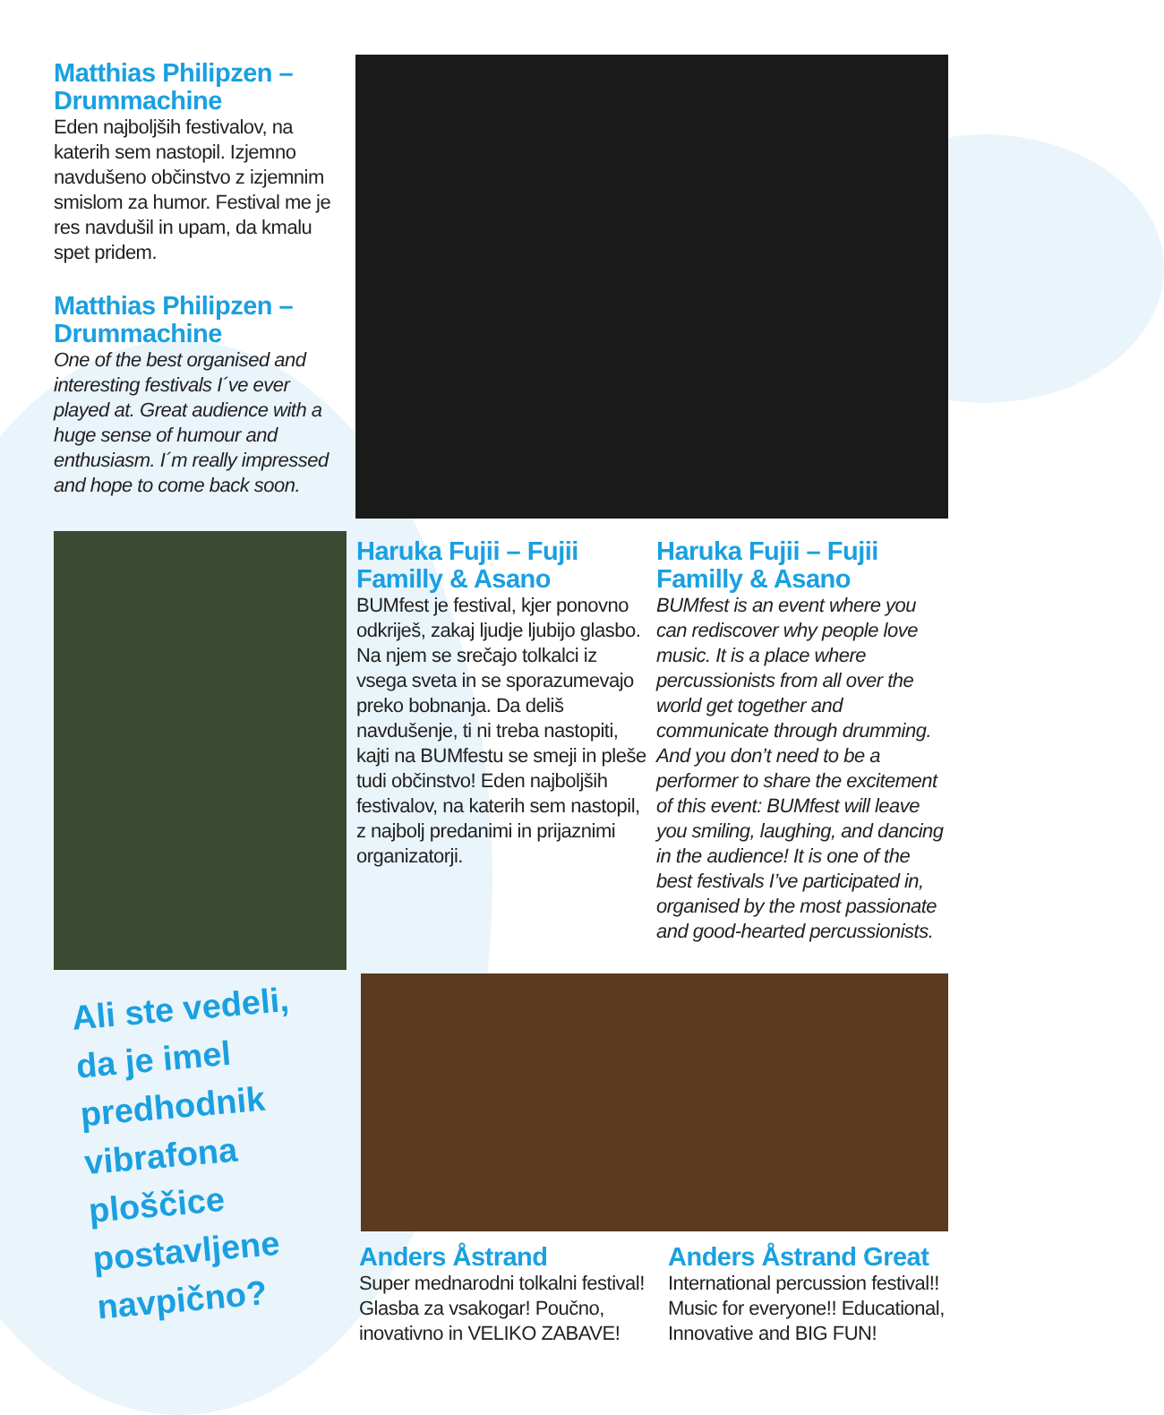Matthias Philipzen – Drummachine
Eden najboljših festivalov, na katerih sem nastopil. Izjemno navdušeno občinstvo z izjemnim smislom za humor. Festival me je res navdušil in upam, da kmalu spet pridem.
Matthias Philipzen – Drummachine
One of the best organised and interesting festivals I´ve ever played at. Great audience with a huge sense of humour and enthusiasm. I´m really impressed and hope to come back soon.
Haruka Fujii – Fujii Familly & Asano
BUMfest je festival, kjer ponovno odkriješ, zakaj ljudje ljubijo glasbo. Na njem se srečajo tolkalci iz vsega sveta in se sporazumevajo preko bobnanja. Da deliš navdušenje, ti ni treba nastopiti, kajti na BUMfestu se smeji in pleše tudi občinstvo! Eden najboljših festivalov, na katerih sem nastopil, z najbolj predanimi in prijaznimi organizatorji.
Haruka Fujii – Fujii Familly & Asano
BUMfest is an event where you can rediscover why people love music. It is a place where percussionists from all over the world get together and communicate through drumming. And you don’t need to be a performer to share the excitement of this event: BUMfest will leave you smiling, laughing, and dancing in the audience! It is one of the best festivals I’ve participated in, organised by the most passionate and good-hearted percussionists.
Ali ste vedeli,
da je imel
predhodnik
vibrafona
ploščice
postavljene
navpično?
Anders Åstrand
Super mednarodni tolkalni festival! Glasba za vsakogar! Poučno, inovativno in VELIKO ZABAVE!
Anders Åstrand Great
International percussion festival!! Music for everyone!! Educational, Innovative and BIG FUN!